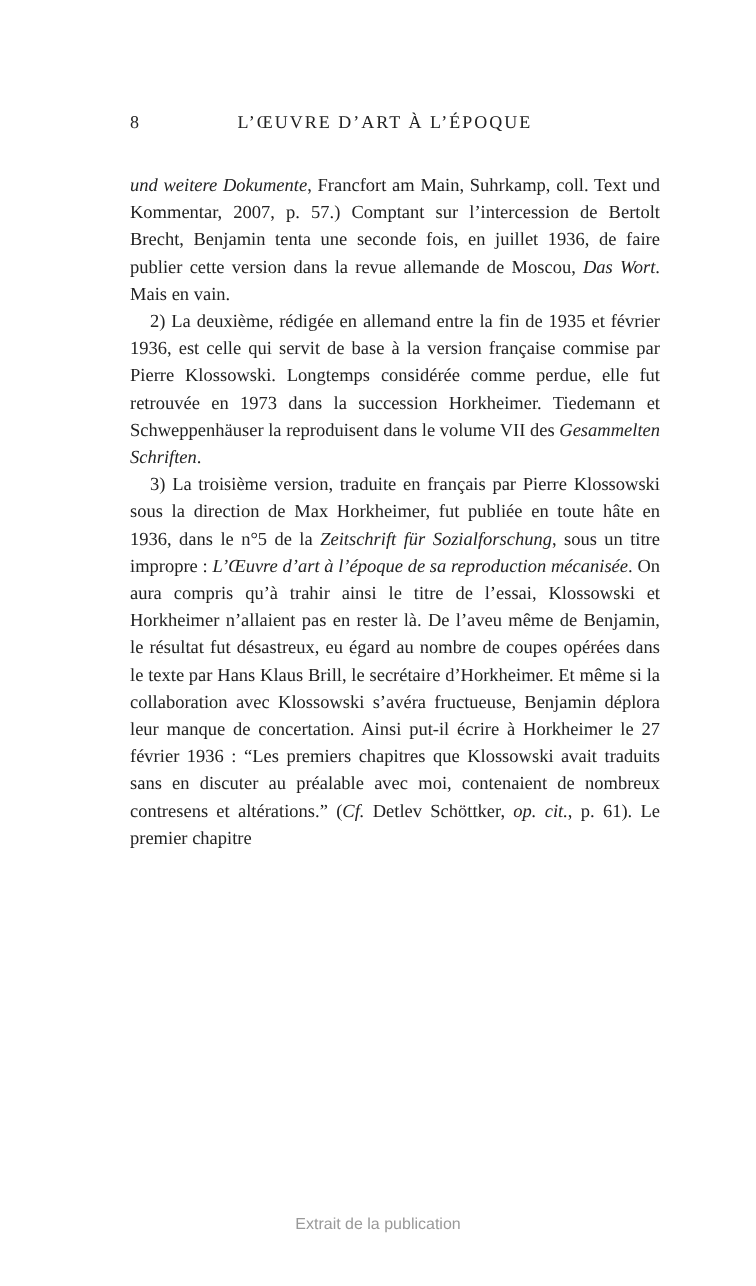8 L’ŒUVRE D’ART À L’ÉPOQUE
und weitere Dokumente, Francfort am Main, Suhrkamp, coll. Text und Kommentar, 2007, p. 57.) Comptant sur l’intercession de Bertolt Brecht, Benjamin tenta une seconde fois, en juillet 1936, de faire publier cette version dans la revue allemande de Moscou, Das Wort. Mais en vain.
2) La deuxième, rédigée en allemand entre la fin de 1935 et février 1936, est celle qui servit de base à la version française commise par Pierre Klossowski. Longtemps considérée comme perdue, elle fut retrouvée en 1973 dans la succession Horkheimer. Tiedemann et Schweppenhäuser la reproduisent dans le volume VII des Gesammelten Schriften.
3) La troisième version, traduite en français par Pierre Klossowski sous la direction de Max Horkheimer, fut publiée en toute hâte en 1936, dans le n°5 de la Zeitschrift für Sozialforschung, sous un titre impropre : L’Œuvre d’art à l’époque de sa reproduction mécanisée. On aura compris qu’à trahir ainsi le titre de l’essai, Klossowski et Horkheimer n’allaient pas en rester là. De l’aveu même de Benjamin, le résultat fut désastreux, eu égard au nombre de coupes opérées dans le texte par Hans Klaus Brill, le secrétaire d’Horkheimer. Et même si la collaboration avec Klossowski s’avéra fructueuse, Benjamin déplora leur manque de concertation. Ainsi put-il écrire à Horkheimer le 27 février 1936 : “Les premiers chapitres que Klossowski avait traduits sans en discuter au préalable avec moi, contenaient de nombreux contresens et altérations.” (Cf. Detlev Schöttker, op. cit., p. 61). Le premier chapitre
Extrait de la publication